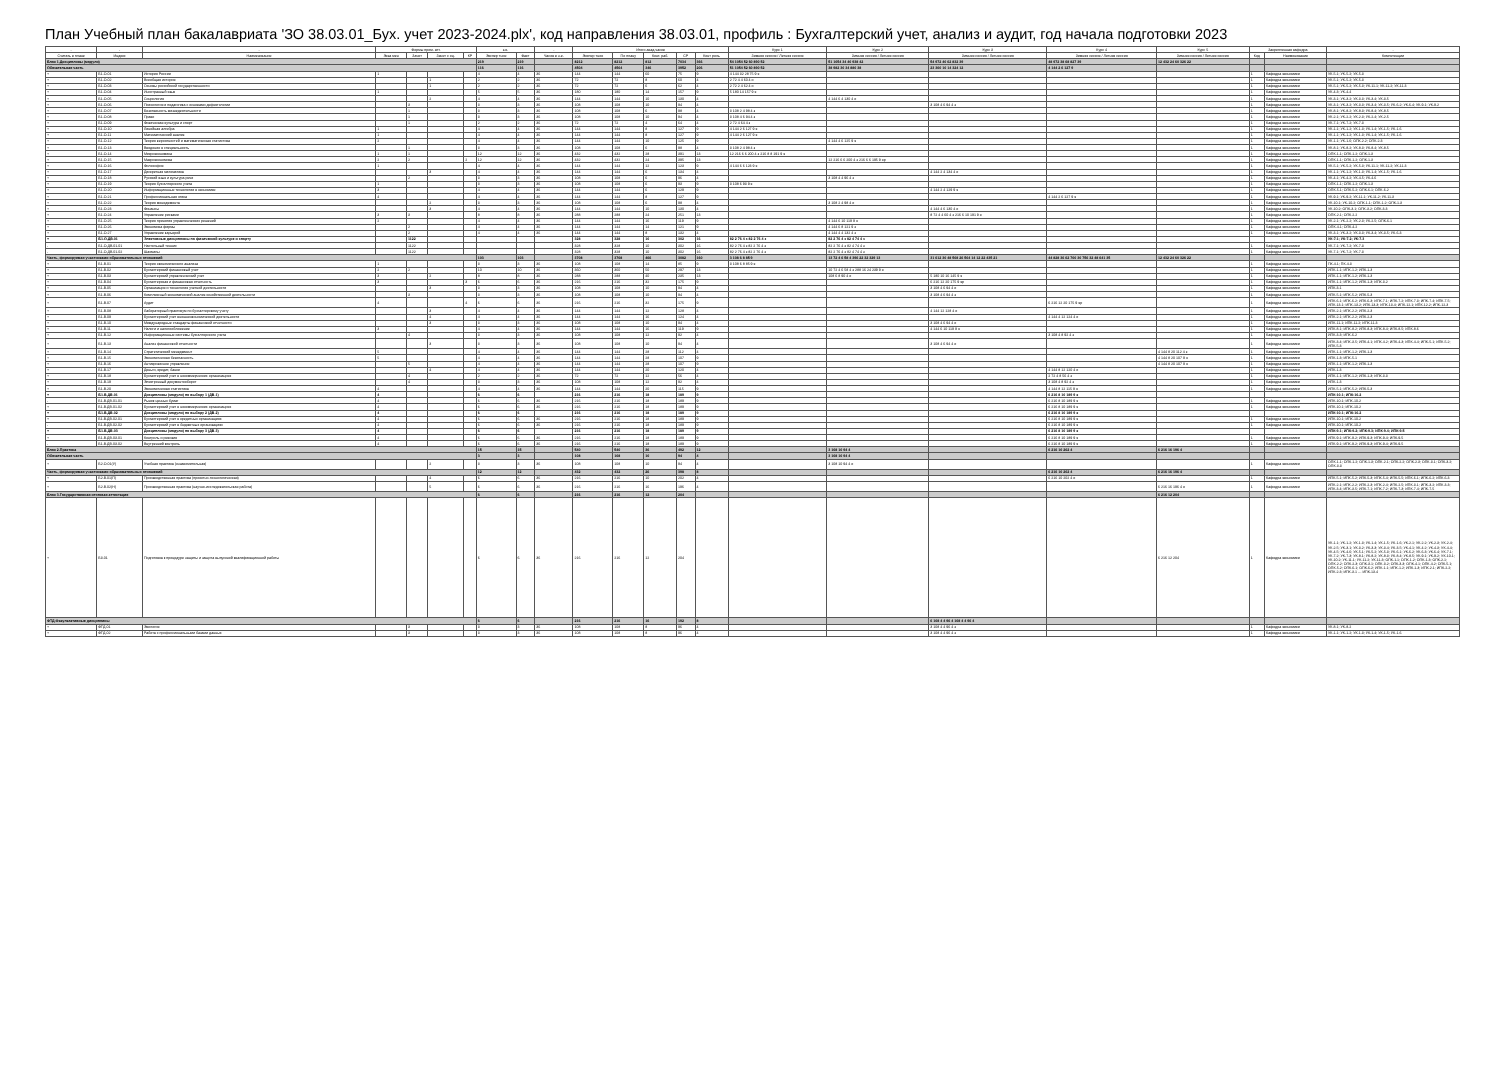План Учебный план бакалавриата 'ЗО 38.03.01_Бух. учет 2023-2024.plx', код направления 38.03.01, профиль : Бухгалтерский учет, анализ и аудит, год начала подготовки 2023
| - | - | - | Формы пром. атт. | | | | з.е. | | - | Итого акад.часов | | | | | Курс 1 | Курс 2 | Курс 3 | Курс 4 | Курс 5 | Закрепленная кафедра | | - |
| --- | --- | --- | --- | --- | --- | --- | --- | --- | --- | --- | --- | --- | --- | --- | --- | --- | --- | --- | --- | --- | --- | --- |
| Считать в плане | Индекс | Наименование | Экза мен | Зачет | Зачет с оц. | КР | Экспер тное | Факт | Часов в з.е. | Экспер тное | По плану | Конт. раб. | СР | Конт роль | Зимняя сессия / Летняя сессия | Зимняя сессия / Летняя сессия | Зимняя сессия / Летняя сессия | Зимняя сессия / Летняя сессия | Зимняя сессия / Летняя сессия | Код | Наименование | Компетенции |
| Блок 1.Дисциплины (модули) | | | | | | | 219 | 219 | | 8212 | 8212 | 812 | 7034 | 366 | 54 1054 52 60 890 52 | 51 1054 34 40 938 42 | 54 972 40 62 832 39 | 48 972 38 68 827 39 | 12 432 24 60 326 22 | | | |
| Обязательная часть | | | | | | | 116 | 116 | | 4504 | 4504 | 346 | 3952 | 206 | 51 1054 52 60 890 52 | 38 982 30 34 880 38 | 23 360 10 14 324 12 | 4 144 2 6 127 9 | | | | |
| + | Б1.О.01 | История России | 1 | | | | 4 | 4 | 36 | 144 | 144 | 60 | 75 | 9 | 4 144 32 28 75 9 э | | | | | 1 | Кафедра экономики | УК-5.1; УК-5.2; УК-5.3 |
| + | Б1.О.02 | Всеобщая история | | | 1 | | 2 | 2 | 36 | 72 | 72 | 8 | 60 | 4 | 2 72 4 4 60 4 о | | | | | 1 | Кафедра экономики | УК-5.1; УК-5.2; УК-5.3 |
| + | Б1.О.03 | Основы российской государственности | | | 1 | | 2 | 2 | 36 | 72 | 72 | 6 | 62 | 4 | 2 72 2 4 62 4 о | | | | | 1 | Кафедра экономики | УК-5.1; УК-5.2; УК-5.3; УК-11.1; УК-11.2; УК-11.3 |
| + | Б1.О.04 | Иностранный язык | 1 | | | | 5 | 5 | 36 | 180 | 180 | 14 | 157 | 9 | 5 180 14 157 9 э | | | | | 1 | Кафедра экономики | УК-4.3; УК-4.4 |
| + | Б1.О.05 | Социология | | | 2 | | 4 | 4 | 36 | 144 | 144 | 10 | 130 | 4 | | 4 144 6 4 130 4 о | | | | 1 | Кафедра экономики | УК-3.1; УК-3.2; УК-3.3; УК-3.4; УК-3.5 |
| + | Б1.О.06 | Психология и педагогика с основами дефектологии | | 3 | | | 3 | 3 | 36 | 108 | 108 | 10 | 94 | 4 | | | 3 108 4 6 94 4 з | | | 1 | Кафедра экономики | УК-3.1; УК-3.2; УК-3.3; УК-3.4; УК-3.5; УК-6.2; УК-6.4; УК-9.1; УК-9.2 |
| + | Б1.О.07 | Безопасность жизнедеятельности | | 1 | | | 3 | 3 | 36 | 108 | 108 | 6 | 98 | 4 | 3 108 2 4 98 4 з | | | | | 1 | Кафедра экономики | УК-8.1; УК-8.2; УК-8.3; УК-8.4; УК-8.5 |
| + | Б1.О.08 | Право | | 1 | | | 3 | 3 | 36 | 108 | 108 | 10 | 94 | 4 | 3 108 4 6 94 4 з | | | | | 1 | Кафедра экономики | УК-2.1; УК-2.2; УК-2.3; УК-2.4; УК-2.5 |
| + | Б1.О.09 | Физическая культура и спорт | | 1 | | | 2 | 2 | 36 | 72 | 72 | 4 | 64 | 4 | 2 72 4 64 4 з | | | | | 1 | Кафедра экономики | УК-7.1; УК-7.2; УК-7.3 |
| + | Б1.О.10 | Линейная алгебра | 1 | | | | 4 | 4 | 36 | 144 | 144 | 8 | 127 | 9 | 4 144 2 6 127 9 э | | | | | 1 | Кафедра экономики | УК-1.1; УК-1.2; УК-1.3; УК-1.4; УК-1.5; УК-1.6 |
| + | Б1.О.11 | Математический анализ | 1 | | | | 4 | 4 | 36 | 144 | 144 | 8 | 127 | 9 | 4 144 2 6 127 9 э | | | | | 1 | Кафедра экономики | УК-1.1; УК-1.2; УК-1.3; УК-1.4; УК-1.5; УК-1.6 |
| + | Б1.О.12 | Теория вероятностей и математическая статистика | 2 | | | | 4 | 4 | 36 | 144 | 144 | 10 | 125 | 9 | | 4 144 4 6 125 9 э | | | | 1 | Кафедра экономики | УК-1.1; УК-1.6; ОПК-2.2; ОПК-2.3 |
| + | Б1.О.13 | Введение в специальность | | 1 | | | 3 | 3 | 36 | 108 | 108 | 6 | 98 | 4 | 3 108 2 4 98 4 з | | | | | 1 | Кафедра экономики | УК-8.1; УК-8.2; УК-8.3; УК-8.4; УК-8.5 |
| + | Б1.О.14 | Микроэкономика | 1 | 1 | | | 12 | 12 | 36 | 432 | 432 | 28 | 391 | 13 | 12 216 6 6 200 4 з 216 8 8 191 9 э | | | | | 1 | Кафедра экономики | ОПК-1.1; ОПК-1.2; ОПК-1.3 |
| + | Б1.О.15 | Макроэкономика | 2 | 2 | | 2 | 12 | 12 | 36 | 432 | 432 | 24 | 395 | 13 | | 12 216 6 6 200 4 з 216 6 6 195 9 эр | | | | 1 | Кафедра экономики | ОПК-1.1; ОПК-1.2; ОПК-1.3 |
| + | Б1.О.16 | Философия | 1 | | | | 4 | 4 | 36 | 144 | 144 | 12 | 123 | 9 | 4 144 6 6 123 9 э | | | | | 1 | Кафедра экономики | УК-5.1; УК-5.2; УК-5.3; УК-11.1; УК-11.2; УК-11.3 |
| + | Б1.О.17 | Дискретная математика | | | 3 | | 4 | 4 | 36 | 144 | 144 | 6 | 134 | 4 | | | 4 144 2 4 134 4 о | | | 1 | Кафедра экономики | УК-1.1; УК-1.2; УК-1.3; УК-1.4; УК-1.5; УК-1.6 |
| + | Б1.О.18 | Русский язык и культура речи | | 2 | | | 3 | 3 | 36 | 108 | 108 | 6 | 96 | 4 | | 3 108 4 4 96 4 з | | | | 1 | Кафедра экономики | УК-4.1; УК-4.2; УК-4.5; УК-4.6 |
| + | Б1.О.19 | Теория бухгалтерского учета | 1 | | | | 3 | 3 | 36 | 108 | 108 | 6 | 93 | 9 | 3 108 6 93 9 э | | | | | 1 | Кафедра экономики | ОПК-1.1; ОПК-1.2; ОПК-1.3 |
| + | Б1.О.20 | Информационные технологии в экономике | 3 | | | | 4 | 4 | 36 | 144 | 144 | 6 | 129 | 9 | | | 4 144 2 4 129 9 э | | | 1 | Кафедра экономики | ОПК-5.1; ОПК-5.2; ОПК-6.1; ОПК-6.2 |
| + | Б1.О.21 | Профессиональная этика | 4 | | | | 4 | 4 | 36 | 144 | 144 | 8 | 127 | 9 | | | | 4 144 2 6 127 9 э | | 1 | Кафедра экономики | УК-9.1; УК-9.2; УК-11.1; УК-11.2; УК-11.3 |
| + | Б1.О.22 | Теория менеджмента | | | 2 | | 3 | 3 | 36 | 108 | 108 | 6 | 98 | 4 | | 3 108 2 4 98 4 о | | | | 1 | Кафедра экономики | УК-10.1; УК-10.2; ОПК-1.1; ОПК-1.2; ОПК-1.3 |
| + | Б1.О.23 | Финансы | | | 3 | | 4 | 4 | 36 | 144 | 144 | 10 | 130 | 4 | | | 4 144 4 6 130 4 о | | | 1 | Кафедра экономики | УК-10.2; ОПК-3.1; ОПК-3.2; ОПК-3.3 |
| + | Б1.О.24 | Управление рисками | 3 | 3 | | | 8 | 8 | 36 | 288 | 288 | 24 | 251 | 13 | | | 8 72 4 4 60 4 з 216 6 10 191 9 э | | | 1 | Кафедра экономики | ОПК-2.1; ОПК-2.2 |
| + | Б1.О.25 | Теория принятия управленческих решений | 2 | | | | 4 | 4 | 36 | 144 | 144 | 16 | 119 | 9 | | 4 144 6 10 119 9 э | | | | 1 | Кафедра экономики | УК-2.1; УК-2.2; УК-2.3; УК-2.5; ОПК-6.1 |
| + | Б1.О.26 | Экономика фирмы | | 2 | | | 4 | 4 | 36 | 144 | 144 | 14 | 121 | 9 | | 4 144 6 8 121 9 з | | | | 1 | Кафедра экономики | ОПК-4.1; ОПК-4.2 |
| + | Б1.О.27 | Управление карьерой | | 2 | | | 4 | 4 | 36 | 144 | 144 | 8 | 132 | 4 | | 4 144 4 4 132 4 з | | | | 1 | Кафедра экономики | УК-3.1; УК-3.2; УК-3.3; УК-3.4; УК-3.5; УК-6.3 |
| + | Б1.О.ДВ.01 | Элективные дисциплины по физической культуре и спорту | | 1122 | | | | | | 328 | 328 | 10 | 302 | 16 | 82 2 76 4 з 82 2 76 4 з | 82 2 76 4 з 82 4 74 4 з | | | | | | УК-7.1; УК-7.2; УК-7.3 |
| - | Б1.О.ДВ.01.01 | Настольный теннис | | 1122 | | | | | | 328 | 328 | 10 | 302 | 16 | 82 2 76 4 з 82 2 76 4 з | 82 2 76 4 з 82 4 74 4 з | | | | 1 | Кафедра экономики | УК-7.1; УК-7.2; УК-7.3 |
| - | Б1.О.ДВ.01.02 | Шахматы | | 1122 | | | | | | 328 | 328 | 10 | 302 | 16 | 82 2 76 4 з 82 2 76 4 з | 82 2 76 4 з 82 4 74 4 з | | | | 1 | Кафедра экономики | УК-7.1; УК-7.2; УК-7.3 |
| Часть, формируемая участниками образовательных отношений | | | | | | | 103 | 103 | | 3708 | 3708 | 466 | 3082 | 160 | 3 108 6 8 85 9 | 13 72 4 6 58 4 396 22 32 329 13 | 31 612 30 48 508 26 504 14 12 22 435 21 | 44 828 36 62 700 30 756 32 48 641 35 | 12 432 24 60 326 22 | | | |
| + | Б1.В.01 | Теория экономического анализа | 1 | | | | 3 | 3 | 36 | 108 | 108 | 14 | 85 | 9 | 3 108 6 8 85 9 э | | | | | 1 | Кафедра экономики | ПК-4.1; ПК-4.3 |
| + | Б1.В.02 | Бухгалтерский финансовый учет | 2 | 2 | | | 10 | 10 | 36 | 360 | 360 | 50 | 297 | 13 | | 10 72 4 6 58 4 з 288 16 24 239 9 э | | | | 1 | Кафедра экономики | ИПК-1.1; ИПК-1.2; ИПК-1.3 |
| + | Б1.В.03 | Бухгалтерский управленческий учет | 3 | | 2 | | 8 | 8 | 36 | 288 | 288 | 40 | 235 | 13 | | 108 6 8 90 4 о | 5 180 10 16 145 9 э | | | 1 | Кафедра экономики | ИПК-1.1; ИПК-1.2; ИПК-1.3 |
| + | Б1.В.04 | Бухгалтерская и финансовая отчетность | 3 | | | 3 | 6 | 6 | 36 | 216 | 216 | 32 | 175 | 9 | | | 6 216 12 20 175 9 эр | | | 1 | Кафедра экономики | ИПК-1.1; ИПК-1.2; ИПК-1.3; ИПК-3.2 |
| + | Б1.В.05 | Организация и технология учетной деятельности | | | 3 | | 3 | 3 | 36 | 108 | 108 | 10 | 94 | 4 | | | 3 108 4 6 94 4 о | | | 1 | Кафедра экономики | ИПК-3.1 |
| + | Б1.В.06 | Комплексный экономический анализ хозяйственной деятельности | | 3 | | | 3 | 3 | 36 | 108 | 108 | 10 | 94 | 4 | | | 3 108 4 6 94 4 з | | | 1 | Кафедра экономики | ИПК-5.1; ИПК-5.2; ИПК-5.3 |
| + | Б1.В.07 | Аудит | 4 | | | 4 | 6 | 6 | 36 | 216 | 216 | 32 | 175 | 9 | | | | 6 216 12 20 175 9 эр | | 1 | Кафедра экономики | ИПК-6.1; ИПК-6.2; ИПК-6.3; ИПК-7.1; ИПК-7.2; ИПК-7.3; ИПК-7.4; ИПК-7.5; ИПК-13.1; ИПК-13.2; ИПК-13.3; ИПК-13.4; ИПК-12.1; ИПК-12.2; ИПК-12.3 |
| + | Б1.В.08 | Лабораторный практикум по бухгалтерскому учету | | | 3 | | 4 | 4 | 36 | 144 | 144 | 12 | 128 | 4 | | | 4 144 12 128 4 о | | | 1 | Кафедра экономики | ИПК-2.1; ИПК-2.2; ИПК-2.3 |
| + | Б1.В.09 | Бухгалтерский учет внешнеэкономической деятельности | | | 4 | | 4 | 4 | 36 | 144 | 144 | 16 | 124 | 4 | | | | 4 144 4 12 124 4 о | | 1 | Кафедра экономики | ИПК-2.1; ИПК-2.2; ИПК-2.3 |
| + | Б1.В.10 | Международные стандарты финансовой отчетности | | | 3 | | 3 | 3 | 36 | 108 | 108 | 10 | 94 | 4 | | | 3 108 4 6 94 4 о | | | 1 | Кафедра экономики | ИПК-11.1; ИПК-11.2; ИПК-11.3 |
| + | Б1.В.11 | Налоги и налогообложение | 3 | | | | 4 | 4 | 36 | 144 | 144 | 16 | 119 | 9 | | | 4 144 6 10 119 9 э | | | 1 | Кафедра экономики | ИПК-8.1; ИПК-8.2; ИПК-8.3; ИПК-8.4; ИПК-8.5; ИПК-8.6 |
| + | Б1.В.12 | Информационные системы бухгалтерского учета | | 4 | | | 3 | 3 | 36 | 108 | 108 | 12 | 92 | 4 | | | | 3 108 4 8 92 4 з | | 1 | Кафедра экономики | ИПК-3.3; ИПК-6.2 |
| + | Б1.В.13 | Анализ финансовой отчетности | | | 3 | | 3 | 3 | 36 | 108 | 108 | 10 | 94 | 4 | | | 3 108 4 6 94 4 о | | | 1 | Кафедра экономики | ИПК-3.4; ИПК-3.5; ИПК-4.1; ИПК-4.2; ИПК-4.3; ИПК-4.4; ИПК-5.1; ИПК-5.2; ИПК-5.3 |
| + | Б1.В.14 | Стратегический менеджмент | 5 | | | | 4 | 4 | 36 | 144 | 144 | 28 | 112 | 4 | | | | | 4 144 8 20 112 4 з | 1 | Кафедра экономики | ИПК-1.1; ИПК-1.2; ИПК-1.3 |
| + | Б1.В.15 | Экономическая безопасность | 5 | | | | 4 | 4 | 36 | 144 | 144 | 28 | 107 | 9 | | | | | 4 144 8 20 107 9 э | 1 | Кафедра экономики | ИПК-1.3; ИПК-5.1 |
| + | Б1.В.16 | Антикризисное управление | | 5 | | | 4 | 4 | 36 | 144 | 144 | 28 | 107 | 9 | | | | | 4 144 8 20 107 9 э | 1 | Кафедра экономики | ИПК-1.1; ИПК-1.2; ИПК-1.3 |
| + | Б1.В.17 | Деньги, кредит, банки | | | 4 | | 4 | 4 | 36 | 144 | 144 | 20 | 120 | 4 | | | | 4 144 8 12 120 4 о | | 1 | Кафедра экономики | ИПК-1.3 |
| + | Б1.В.18 | Бухгалтерский учет в некоммерческих организациях | | 4 | | | 2 | 2 | 36 | 72 | 72 | 12 | 56 | 4 | | | | 2 72 4 8 56 4 з | | 1 | Кафедра экономики | ИПК-1.1; ИПК-1.2; ИПК-1.3; ИПК-3.3 |
| + | Б1.В.19 | Электронный документооборот | | 4 | | | 3 | 3 | 36 | 108 | 108 | 12 | 92 | 4 | | | | 3 108 4 8 92 4 з | | 1 | Кафедра экономики | ИПК-1.3 |
| + | Б1.В.20 | Экономическая статистика | 4 | | | | 4 | 4 | 36 | 144 | 144 | 20 | 115 | 9 | | | | 4 144 8 12 115 9 э | | 1 | Кафедра экономики | ИПК-5.1; ИПК-5.2; ИПК-5.3 |
| + | Б1.В.ДВ.01 | Дисциплины (модули) по выбору 1 (ДВ.1) | 4 | | | | 6 | 6 | | 216 | 216 | 18 | 189 | 9 | | | | 6 216 8 10 189 9 э | | | | ИПК-10.1; ИПК-10.2 |
| - | Б1.В.ДВ.01.01 | Рынок ценных бумаг | 4 | | | | 6 | 6 | 36 | 216 | 216 | 18 | 189 | 9 | | | | 6 216 8 10 189 9 э | | 1 | Кафедра экономики | ИПК-10.1; ИПК-10.2 |
| + | Б1.В.ДВ.01.02 | Бухгалтерский учет в некоммерческих организациях | 4 | | | | 6 | 6 | 36 | 216 | 216 | 18 | 189 | 9 | | | | 6 216 8 10 189 9 э | | 1 | Кафедра экономики | ИПК-10.1; ИПК-10.2 |
| + | Б1.В.ДВ.02 | Дисциплины (модули) по выбору 2 (ДВ.2) | 4 | | | | 6 | 6 | | 216 | 216 | 18 | 189 | 9 | | | | 6 216 8 10 189 9 э | | | | ИПК-10.1; ИПК-10.2 |
| + | Б1.В.ДВ.02.01 | Бухгалтерский учет в кредитных организациях | 4 | | | | 6 | 6 | 36 | 216 | 216 | 18 | 189 | 9 | | | | 6 216 8 10 189 9 э | | 1 | Кафедра экономики | ИПК-10.1; ИПК-10.2 |
| - | Б1.В.ДВ.02.02 | Бухгалтерский учет в бюджетных организациях | 4 | | | | 6 | 6 | 36 | 216 | 216 | 18 | 189 | 9 | | | | 6 216 8 10 189 9 э | | 1 | Кафедра экономики | ИПК-10.1; ИПК-10.2 |
| + | Б1.В.ДВ.03 | Дисциплины (модули) по выбору 3 (ДВ.3) | 4 | | | | 6 | 6 | | 216 | 216 | 18 | 189 | 9 | | | | 6 216 8 10 189 9 э | | | | ИПК-9.1; ИПК-9.2; ИПК-9.3; ИПК-9.4; ИПК-9.5 |
| + | Б1.В.ДВ.03.01 | Контроль и ревизия | 4 | | | | 6 | 6 | 36 | 216 | 216 | 18 | 189 | 9 | | | | 6 216 8 10 189 9 э | | 1 | Кафедра экономики | ИПК-9.1; ИПК-9.2; ИПК-9.3; ИПК-9.4; ИПК-9.5 |
| - | Б1.В.ДВ.03.02 | Внутренний контроль | 4 | | | | 6 | 6 | 36 | 216 | 216 | 18 | 189 | 9 | | | | 6 216 8 10 189 9 э | | 1 | Кафедра экономики | ИПК-9.1; ИПК-9.2; ИПК-9.3; ИПК-9.4; ИПК-9.5 |
| Блок 2.Практика | | | | | | | 15 | 15 | | 540 | 540 | 36 | 492 | 12 | | 3 108 10 94 4 | | 6 216 10 202 4 | 6 216 16 196 4 | | | |
| Обязательная часть | | | | | | | 3 | 3 | | 108 | 108 | 10 | 94 | 4 | | 3 108 10 94 4 | | | | | | |
| + | Б2.О.01(У) | Учебная практика (ознакомительная) | | | 2 | | 3 | 3 | 36 | 108 | 108 | 10 | 94 | 4 | | 3 108 10 94 4 о | | | | 1 | Кафедра экономики | ОПК-1.1; ОПК-1.2; ОПК-1.3; ОПК-2.1; ОПК-2.2; ОПК-2.3; ОПК-3.1; ОПК-3.2; ОПК-3.3 |
| Часть, формируемая участниками образовательных отношений | | | | | | | 12 | 12 | | 432 | 432 | 26 | 398 | 8 | | | | 6 216 10 202 4 | 6 216 16 196 4 | | | |
| + | Б2.В.01(П) | Производственная практика (проектно-технологическая) | | | 4 | | 6 | 6 | 36 | 216 | 216 | 10 | 202 | 4 | | | | 6 216 10 202 4 о | | 1 | Кафедра экономики | ИПК-5.1; ИПК-5.2; ИПК-5.3; ИПК-5.4; ИПК-5.5; ИПК-6.1; ИПК-6.2; ИПК-6.3 |
| + | Б2.В.02(Н) | Производственная практика (научно-исследовательская работа) | | | 5 | | 6 | 6 | 36 | 216 | 216 | 16 | 196 | 4 | | | | | 6 216 16 196 4 о | 1 | Кафедра экономики | ИПК-2.1; ИПК-2.2; ИПК-2.3; ИПК-2.4; ИПК-2.5; ИПК-3.1; ИПК-3.2; ИПК-3.3; ИПК-3.4; ИПК-3.5; ИПК-7.1; ИПК-7.2; ИПК-7.3; ИПК-7.4; ИПК-7.5 |
| Блок 3.Государственная итоговая аттестация | | | | | | | 6 | 6 | | 216 | 216 | 12 | 204 | | | | | | 6 216 12 204 | | | |
| + | Б3.01 | Подготовка к процедуре защиты и защита выпускной квалификационной работы | | | | | 6 | 6 | 36 | 216 | 216 | 12 | 204 | | | | | | 6 216 12 204 | 1 | Кафедра экономики | УК-1.1; УК-1.2; УК-1.3; УК-1.4; УК-1.5; УК-1.6; УК-2.1; УК-2.2; УК-2.3; УК-2.4; УК-2.5; УК-3.1; УК-3.2; УК-3.3; УК-3.4; УК-3.5; УК-4.1; УК-4.2; УК-4.3; УК-4.4; УК-4.5; УК-4.6; УК-5.1; УК-5.2; УК-5.3; УК-6.1; УК-6.2; УК-6.3; УК-6.4; УК-7.1; УК-7.2; УК-7.3; УК-8.1; УК-8.2; УК-8.3; УК-8.4; УК-8.5; УК-9.1; УК-9.2; УК-10.1; УК-10.2; УК-11.1; УК-11.2; УК-11.3; ОПК-1.1; ОПК-1.2; ОПК-1.3; ОПК-2.1; ОПК-2.2; ОПК-2.3; ОПК-3.1; ОПК-3.2; ОПК-3.3; ОПК-4.1; ОПК-4.2; ОПК-5.1; ОПК-5.2; ОПК-6.1; ОПК-6.2; ИПК-1.1; ИПК-1.2; ИПК-1.3; ИПК-2.1; ИПК-2.2; ИПК-2.3; ИПК-3.1 … ИПК-13.4 |
| ФТД.Факультативные дисциплины | | | | | | | 6 | 6 | | 216 | 216 | 16 | 192 | 8 | | | 6 108 4 4 96 4 108 4 4 96 4 | | | | | |
| + | ФТД.01 | Экология | | 3 | | | 3 | 3 | 36 | 108 | 108 | 8 | 96 | 4 | | | 3 108 4 4 96 4 з | | | 1 | Кафедра экономики | УК-8.1; УК-8.2 |
| + | ФТД.02 | Работа с профессиональными базами данных | | 3 | | | 3 | 3 | 36 | 108 | 108 | 8 | 96 | 4 | | | 3 108 4 4 96 4 з | | | 1 | Кафедра экономики | УК-1.1; УК-1.2; УК-1.3; УК-1.4; УК-1.5; УК-1.6 |